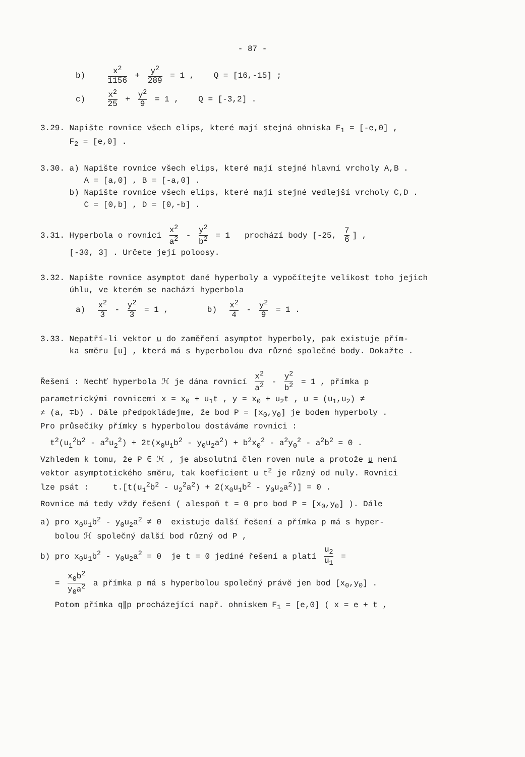- 87 -
b) x<sup>2</sup> 1156 + y<sup>2</sup> 289 = 1 , Q = [16,-15] ;
c) x<sup>2</sup> 25 + y<sup>2</sup> 9 = 1 , Q = [-3,2] .
3.29. Napište rovnice všech elips, které mají stejná ohniska F<sub>1</sub> = [-e,0] ,
F<sub>2</sub> = [e,0] .
3.30. a) Napište rovnice všech elips, které mají stejné hlavní vrcholy A,B .
A = [a,0] , B = [-a,0] .
b) Napište rovnice všech elips, které mají stejné vedlejší vrcholy C,D .
C = [0,b] , D = [0,-b] .
3.31. Hyperbola o rovnici x<sup>2</sup> a<sup>2</sup> - y<sup>2</sup> b<sup>2</sup> = 1 prochází body [-25, 7 6] ,
[-30, 3] . Určete její poloosy.
3.32. Napište rovnice asymptot dané hyperboly a vypočítejte velikost toho jejich
úhlu, ve kterém se nachází hyperbola
a) x<sup>2</sup> 3 - y<sup>2</sup> 3 = 1 , b) x<sup>2</sup> 4 - y<sup>2</sup> 9 = 1 .
3.33. Nepatří-li vektor u do zaměření asymptot hyperboly, pak existuje přím-
ka směru [u] , která má s hyperbolou dva různé společné body. Dokažte .
Řešení : Nechť hyperbola ℋ je dána rovnicí x<sup>2</sup> a<sup>2</sup> - y<sup>2</sup> b<sup>2</sup> = 1 , přímka p
parametrickými rovnicemi x = x<sub>0</sub> + u<sub>1</sub>t , y = x<sub>0</sub> + u<sub>2</sub>t , u = (u<sub>1</sub>,u<sub>2</sub>) ≠
≠ (a, ∓b) . Dále předpokládejme, že bod P = [x<sub>0</sub>,y<sub>0</sub>] je bodem hyperboly .
Pro průsečíky přímky s hyperbolou dostáváme rovnici :
t<sup>2</sup>(u<sub>1</sub><sup>2</sup>b<sup>2</sup> - a<sup>2</sup>u<sub>2</sub><sup>2</sup>) + 2t(x<sub>0</sub>u<sub>1</sub>b<sup>2</sup> - y<sub>0</sub>u<sub>2</sub>a<sup>2</sup>) + b<sup>2</sup>x<sub>0</sub><sup>2</sup> - a<sup>2</sup>y<sub>0</sub><sup>2</sup> - a<sup>2</sup>b<sup>2</sup> = 0 .
Vzhledem k tomu, že P ∈ ℋ , je absolutní člen roven nule a protože u není
vektor asymptotického směru, tak koeficient u t<sup>2</sup> je různý od nuly. Rovnici
lze psát : t.[t(u<sub>1</sub><sup>2</sup>b<sup>2</sup> - u<sub>2</sub><sup>2</sup>a<sup>2</sup>) + 2(x<sub>0</sub>u<sub>1</sub>b<sup>2</sup> - y<sub>0</sub>u<sub>2</sub>a<sup>2</sup>)] = 0 .
Rovnice má tedy vždy řešení ( alespoň t = 0 pro bod P = [x<sub>0</sub>,y<sub>0</sub>] ). Dále
a) pro x<sub>0</sub>u<sub>1</sub>b<sup>2</sup> - y<sub>0</sub>u<sub>2</sub>a<sup>2</sup> ≠ 0 existuje další řešení a přímka p má s hyper-
bolou ℋ společný další bod různý od P ,
b) pro x<sub>0</sub>u<sub>1</sub>b<sup>2</sup> - y<sub>0</sub>u<sub>2</sub>a<sup>2</sup> = 0 je t = 0 jediné řešení a platí u<sub>2</sub> u<sub>1</sub> =
= x<sub>0</sub>b<sup>2</sup> y<sub>0</sub>a<sup>2</sup> a přímka p má s hyperbolou společný právě jen bod [x<sub>0</sub>,y<sub>0</sub>] .
Potom přímka q∥p procházející např. ohniskem F<sub>1</sub> = [e,0] ( x = e + t ,